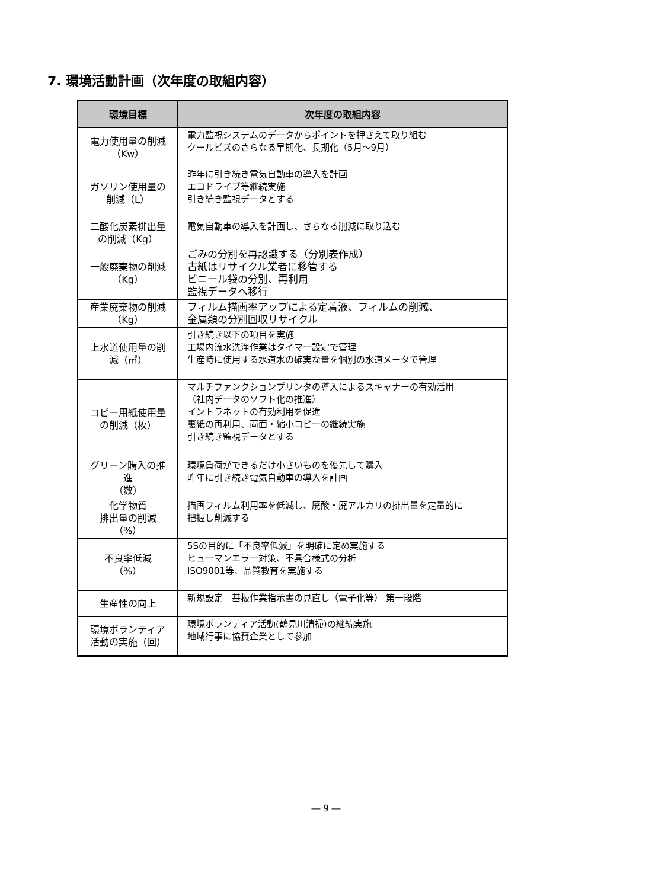7. 環境活動計画（次年度の取組内容）
| 環境目標 | 次年度の取組内容 |
| --- | --- |
| 電力使用量の削減 （Kw） | 電力監視システムのデータからポイントを押さえて取り組む クールビズのさらなる早期化、長期化（5月～9月） |
| ガソリン使用量の 削減（L） | 昨年に引き続き電気自動車の導入を計画 エコドライブ等継続実施 引き続き監視データとする |
| 二酸化炭素排出量 の削減（Kg） | 電気自動車の導入を計画し、さらなる削減に取り込む |
| 一般廃棄物の削減 （Kg） | ごみの分別を再認識する（分別表作成） 古紙はリサイクル業者に移管する ビニール袋の分別、再利用 監視データへ移行 |
| 産業廃棄物の削減 （Kg） | フィルム描画率アップによる定着液、フィルムの削減、 金属類の分別回収リサイクル |
| 上水道使用量の削 減（㎥） | 引き続き以下の項目を実施 工場内流水洗浄作業はタイマー設定で管理 生産時に使用する水道水の確実な量を個別の水道メータで管理 |
| コピー用紙使用量 の削減（枚） | マルチファンクションプリンタの導入によるスキャナーの有効活用 （社内データのソフト化の推進） イントラネットの有効利用を促進 裏紙の再利用、両面・縮小コピーの継続実施 引き続き監視データとする |
| グリーン購入の推 進 （数） | 環境負荷ができるだけ小さいものを優先して購入 昨年に引き続き電気自動車の導入を計画 |
| 化学物質 排出量の削減 （%） | 描画フィルム利用率を低減し、廃酸・廃アルカリの排出量を定量的に 把握し削減する |
| 不良率低減 （%） | 5Sの目的に「不良率低減」を明確に定め実施する ヒューマンエラー対策、不具合様式の分析 ISO9001等、品質教育を実施する |
| 生産性の向上 | 新規設定 基板作業指示書の見直し（電子化等） 第一段階 |
| 環境ボランティア 活動の実施（回） | 環境ボランティア活動(鶴見川清掃)の継続実施 地域行事に協賛企業として参加 |
― 9 ―